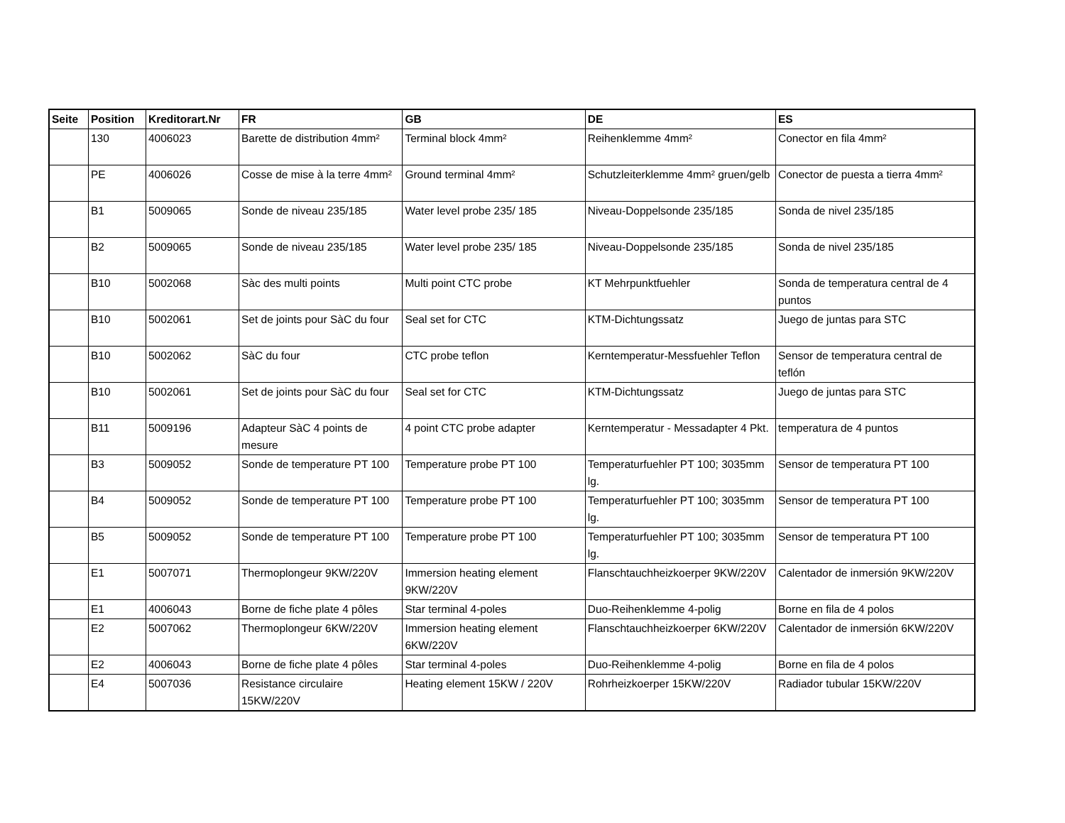| Seite | Position | Kreditorart.Nr | FR | GB | DE | ES |
| --- | --- | --- | --- | --- | --- | --- |
| | 130 | 4006023 | Barette de distribution 4mm² | Terminal block 4mm² | Reihenklemme 4mm² | Conector en fila 4mm² |
| | PE | 4006026 | Cosse de mise à la terre 4mm² | Ground terminal 4mm² | Schutzleiterklemme 4mm² gruen/gelb | Conector de puesta a tierra 4mm² |
| | B1 | 5009065 | Sonde de niveau 235/185 | Water level probe 235/ 185 | Niveau-Doppelsonde 235/185 | Sonda de nivel 235/185 |
| | B2 | 5009065 | Sonde de niveau 235/185 | Water level probe 235/ 185 | Niveau-Doppelsonde 235/185 | Sonda de nivel 235/185 |
| | B10 | 5002068 | Sàc des multi points | Multi point CTC probe | KT Mehrpunktfuehler | Sonda de temperatura central de 4 puntos |
| | B10 | 5002061 | Set de joints pour SàC du four | Seal set for CTC | KTM-Dichtungssatz | Juego de juntas para STC |
| | B10 | 5002062 | SàC du four | CTC probe teflon | Kerntemperatur-Messfuehler Teflon | Sensor de temperatura central de teflón |
| | B10 | 5002061 | Set de joints pour SàC du four | Seal set for CTC | KTM-Dichtungssatz | Juego de juntas para STC |
| | B11 | 5009196 | Adapteur SàC 4 points de mesure | 4 point CTC probe adapter | Kerntemperatur - Messadapter 4 Pkt. | temperatura de 4 puntos |
| | B3 | 5009052 | Sonde de temperature PT 100 | Temperature probe PT 100 | Temperaturfuehler PT 100; 3035mm lg. | Sensor de temperatura PT 100 |
| | B4 | 5009052 | Sonde de temperature PT 100 | Temperature probe PT 100 | Temperaturfuehler PT 100; 3035mm lg. | Sensor de temperatura PT 100 |
| | B5 | 5009052 | Sonde de temperature PT 100 | Temperature probe PT 100 | Temperaturfuehler PT 100; 3035mm lg. | Sensor de temperatura PT 100 |
| | E1 | 5007071 | Thermoplongeur 9KW/220V | Immersion heating element 9KW/220V | Flanschtauchheizkoerper 9KW/220V | Calentador de inmersión 9KW/220V |
| | E1 | 4006043 | Borne de fiche plate 4 pôles | Star terminal 4-poles | Duo-Reihenklemme 4-polig | Borne en fila de 4 polos |
| | E2 | 5007062 | Thermoplongeur 6KW/220V | Immersion heating element 6KW/220V | Flanschtauchheizkoerper 6KW/220V | Calentador de inmersión 6KW/220V |
| | E2 | 4006043 | Borne de fiche plate 4 pôles | Star terminal 4-poles | Duo-Reihenklemme 4-polig | Borne en fila de 4 polos |
| | E4 | 5007036 | Resistance circulaire 15KW/220V | Heating element 15KW / 220V | Rohrheizkoerper 15KW/220V | Radiador tubular 15KW/220V |